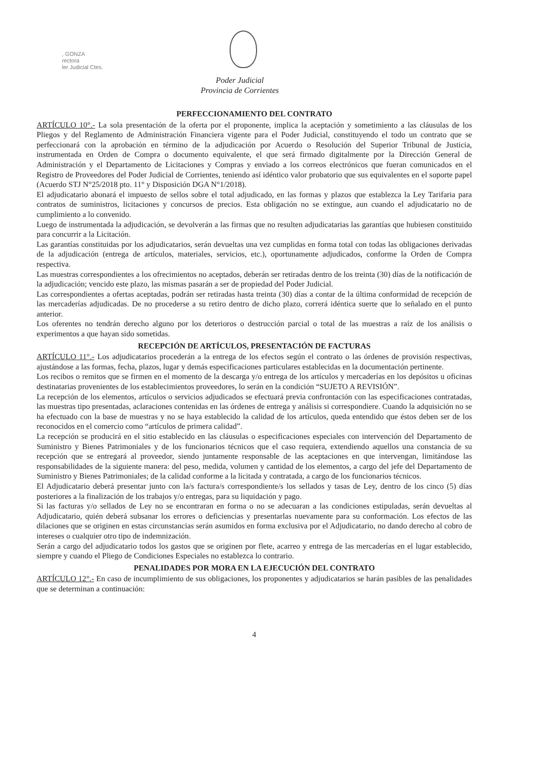, GONZA
rectora
ler Judicial Ctes.
Poder Judicial
Provincia de Corrientes
PERFECCIONAMIENTO DEL CONTRATO
ARTÍCULO 10°.- La sola presentación de la oferta por el proponente, implica la aceptación y sometimiento a las cláusulas de los Pliegos y del Reglamento de Administración Financiera vigente para el Poder Judicial, constituyendo el todo un contrato que se perfeccionará con la aprobación en término de la adjudicación por Acuerdo o Resolución del Superior Tribunal de Justicia, instrumentada en Orden de Compra o documento equivalente, el que será firmado digitalmente por la Dirección General de Administración y el Departamento de Licitaciones y Compras y enviado a los correos electrónicos que fueran comunicados en el Registro de Proveedores del Poder Judicial de Corrientes, teniendo así idéntico valor probatorio que sus equivalentes en el soporte papel (Acuerdo STJ N°25/2018 pto. 11° y Disposición DGA N°1/2018).
El adjudicatario abonará el impuesto de sellos sobre el total adjudicado, en las formas y plazos que establezca la Ley Tarifaria para contratos de suministros, licitaciones y concursos de precios. Esta obligación no se extingue, aun cuando el adjudicatario no de cumplimiento a lo convenido.
Luego de instrumentada la adjudicación, se devolverán a las firmas que no resulten adjudicatarias las garantías que hubiesen constituido para concurrir a la Licitación.
Las garantías constituidas por los adjudicatarios, serán devueltas una vez cumplidas en forma total con todas las obligaciones derivadas de la adjudicación (entrega de artículos, materiales, servicios, etc.), oportunamente adjudicados, conforme la Orden de Compra respectiva.
Las muestras correspondientes a los ofrecimientos no aceptados, deberán ser retiradas dentro de los treinta (30) días de la notificación de la adjudicación; vencido este plazo, las mismas pasarán a ser de propiedad del Poder Judicial.
Las correspondientes a ofertas aceptadas, podrán ser retiradas hasta treinta (30) días a contar de la última conformidad de recepción de las mercaderías adjudicadas. De no procederse a su retiro dentro de dicho plazo, correrá idéntica suerte que lo señalado en el punto anterior.
Los oferentes no tendrán derecho alguno por los deterioros o destrucción parcial o total de las muestras a raíz de los análisis o experimentos a que hayan sido sometidas.
RECEPCIÓN DE ARTÍCULOS, PRESENTACIÓN DE FACTURAS
ARTÍCULO 11°.- Los adjudicatarios procederán a la entrega de los efectos según el contrato o las órdenes de provisión respectivas, ajustándose a las formas, fecha, plazos, lugar y demás especificaciones particulares establecidas en la documentación pertinente.
Los recibos o remitos que se firmen en el momento de la descarga y/o entrega de los artículos y mercaderías en los depósitos u oficinas destinatarias provenientes de los establecimientos proveedores, lo serán en la condición “SUJETO A REVISIÓN”.
La recepción de los elementos, artículos o servicios adjudicados se efectuará previa confrontación con las especificaciones contratadas, las muestras tipo presentadas, aclaraciones contenidas en las órdenes de entrega y análisis si correspondiere. Cuando la adquisición no se ha efectuado con la base de muestras y no se haya establecido la calidad de los artículos, queda entendido que éstos deben ser de los reconocidos en el comercio como “artículos de primera calidad”.
La recepción se producirá en el sitio establecido en las cláusulas o especificaciones especiales con intervención del Departamento de Suministro y Bienes Patrimoniales y de los funcionarios técnicos que el caso requiera, extendiendo aquellos una constancia de su recepción que se entregará al proveedor, siendo juntamente responsable de las aceptaciones en que intervengan, limitándose las responsabilidades de la siguiente manera: del peso, medida, volumen y cantidad de los elementos, a cargo del jefe del Departamento de Suministro y Bienes Patrimoniales; de la calidad conforme a la licitada y contratada, a cargo de los funcionarios técnicos.
El Adjudicatario deberá presentar junto con la/s factura/s correspondiente/s los sellados y tasas de Ley, dentro de los cinco (5) días posteriores a la finalización de los trabajos y/o entregas, para su liquidación y pago.
Si las facturas y/o sellados de Ley no se encontraran en forma o no se adecuaran a las condiciones estipuladas, serán devueltas al Adjudicatario, quién deberá subsanar los errores o deficiencias y presentarlas nuevamente para su conformación. Los efectos de las dilaciones que se originen en estas circunstancias serán asumidos en forma exclusiva por el Adjudicatario, no dando derecho al cobro de intereses o cualquier otro tipo de indemnización.
Serán a cargo del adjudicatario todos los gastos que se originen por flete, acarreo y entrega de las mercaderías en el lugar establecido, siempre y cuando el Pliego de Condiciones Especiales no establezca lo contrario.
PENALIDADES POR MORA EN LA EJECUCIÓN DEL CONTRATO
ARTÍCULO 12°.- En caso de incumplimiento de sus obligaciones, los proponentes y adjudicatarios se harán pasibles de las penalidades que se determinan a continuación:
4